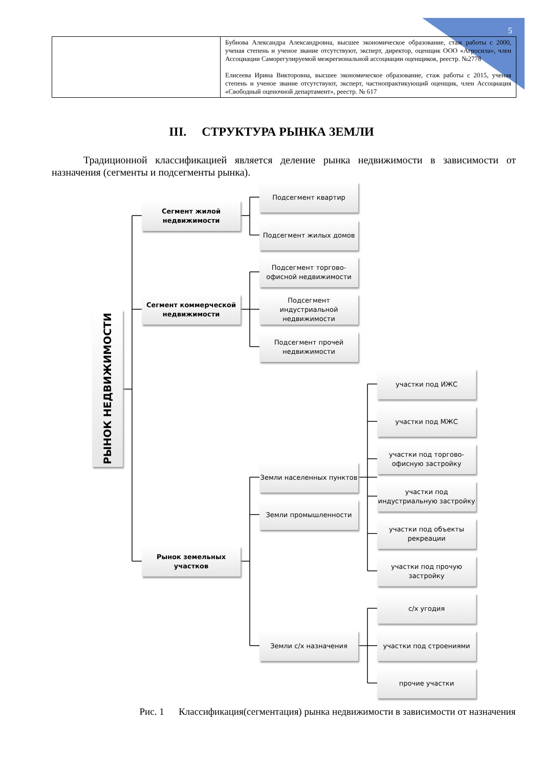5
| | Бубнова Александра Александровна, высшее экономическое образование, стаж работы с 2000, ученая степень и ученое звание отсутствуют, эксперт, директор, оценщик ООО «Агросила», член Ассоциации Саморегулируемой межрегиональной ассоциации оценщиков, реестр. №2778 Елисеева Ирина Викторовна, высшее экономическое образование, стаж работы с 2015, ученая степень и ученое звание отсутствуют, эксперт, частнопрактикующий оценщик, член Ассоциация «Свободный оценочной департамент», реестр. № 617 |
III. СТРУКТУРА РЫНКА ЗЕМЛИ
Традиционной классификацией является деление рынка недвижимости в зависимости от назначения (сегменты и подсегменты рынка).
РЫНОК НЕДВИЖИМОСТИ
Сегмент жилой недвижимости
Сегмент коммерческой недвижимости
Рынок земельных участков
Подсегмент квартир
Подсегмент жилых домов
Подсегмент торгово-офисной недвижимости
Подсегмент индустриальной недвижимости
Подсегмент прочей недвижимости
Земли населенных пунктов
Земли промышленности
Земли с/х назначения
участки под ИЖС
участки под МЖС
участки под торгово-офисную застройку
участки под индустриальную застройку
участки под объекты рекреации
участки под прочую застройку
с/х угодия
участки под строениями
прочие участки
Рис. 1 Классификация(сегментация) рынка недвижимости в зависимости от назначения